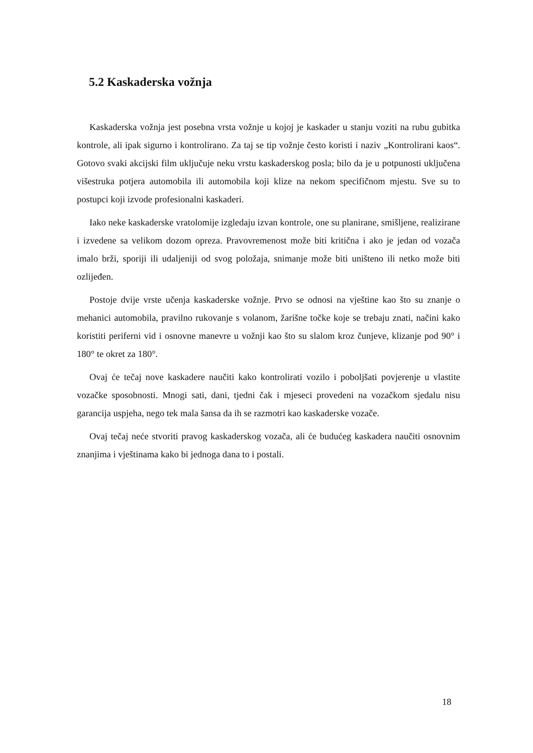5.2 Kaskaderska vožnja
Kaskaderska vožnja jest posebna vrsta vožnje u kojoj je kaskader u stanju voziti na rubu gubitka kontrole, ali ipak sigurno i kontrolirano. Za taj se tip vožnje često koristi i naziv „Kontrolirani kaos“. Gotovo svaki akcijski film uključuje neku vrstu kaskaderskog posla; bilo da je u potpunosti uključena višestruka potjera automobila ili automobila koji klize na nekom specifičnom mjestu. Sve su to postupci koji izvode profesionalni kaskaderi.
Iako neke kaskaderske vratolomije izgledaju izvan kontrole, one su planirane, smišljene, realizirane i izvedene sa velikom dozom opreza. Pravovremenost može biti kritična i ako je jedan od vozača imalo brži, sporiji ili udaljeniji od svog položaja, snimanje može biti uništeno ili netko može biti ozlijeđen.
Postoje dvije vrste učenja kaskaderske vožnje. Prvo se odnosi na vještine kao što su znanje o mehanici automobila, pravilno rukovanje s volanom, žarišne točke koje se trebaju znati, načini kako koristiti periferni vid i osnovne manevre u vožnji kao što su slalom kroz čunjeve, klizanje pod 90° i 180° te okret za 180°.
Ovaj će tečaj nove kaskadere naučiti kako kontrolirati vozilo i poboljšati povjerenje u vlastite vozačke sposobnosti. Mnogi sati, dani, tjedni čak i mjeseci provedeni na vozačkom sjedalu nisu garancija uspjeha, nego tek mala šansa da ih se razmotri kao kaskaderske vozače.
Ovaj tečaj neće stvoriti pravog kaskaderskog vozača, ali će budućeg kaskadera naučiti osnovnim znanjima i vještinama kako bi jednoga dana to i postali.
18